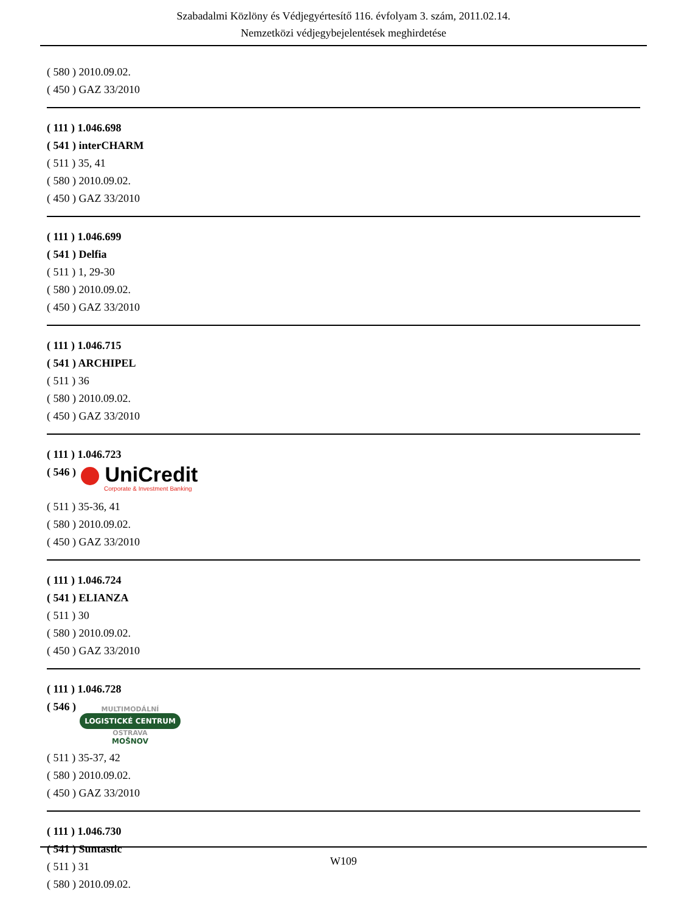Szabadalmi Közlöny és Védjegyértesítő 116. évfolyam 3. szám, 2011.02.14.
Nemzetközi védjegybejelentések meghirdetése
( 580 ) 2010.09.02.
( 450 ) GAZ 33/2010
( 111 ) 1.046.698
( 541 ) interCHARM
( 511 ) 35, 41
( 580 ) 2010.09.02.
( 450 ) GAZ 33/2010
( 111 ) 1.046.699
( 541 ) Delfia
( 511 ) 1, 29-30
( 580 ) 2010.09.02.
( 450 ) GAZ 33/2010
( 111 ) 1.046.715
( 541 ) ARCHIPEL
( 511 ) 36
( 580 ) 2010.09.02.
( 450 ) GAZ 33/2010
( 111 ) 1.046.723
( 546 )
UniCredit
Corporate & Investment Banking
( 511 ) 35-36, 41
( 580 ) 2010.09.02.
( 450 ) GAZ 33/2010
( 111 ) 1.046.724
( 541 ) ELIANZA
( 511 ) 30
( 580 ) 2010.09.02.
( 450 ) GAZ 33/2010
( 111 ) 1.046.728
( 546 )
MULTIMODÁLNÍ
LOGISTICKÉ CENTRUM
OSTRAVA
MOŠNOV
( 511 ) 35-37, 42
( 580 ) 2010.09.02.
( 450 ) GAZ 33/2010
( 111 ) 1.046.730
( 541 ) Suntastic
( 511 ) 31
( 580 ) 2010.09.02.
W109